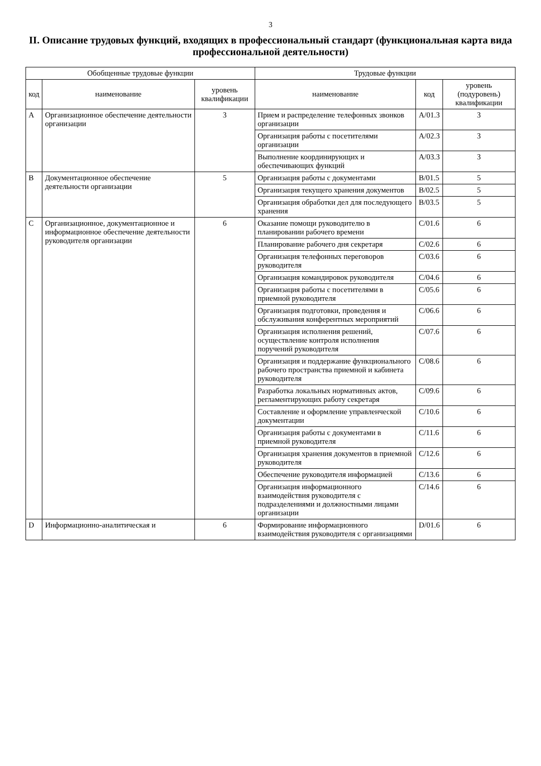3
II. Описание трудовых функций, входящих в профессиональный стандарт (функциональная карта вида профессиональной деятельности)
| Обобщенные трудовые функции | | | Трудовые функции | | |
| --- | --- | --- | --- | --- | --- |
| код | наименование | уровень квалификации | наименование | код | уровень (подуровень) квалификации |
| A | Организационное обеспечение деятельности организации | 3 | Прием и распределение телефонных звонков организации | A/01.3 | 3 |
| | | | Организация работы с посетителями организации | A/02.3 | 3 |
| | | | Выполнение координирующих и обеспечивающих функций | A/03.3 | 3 |
| B | Документационное обеспечение деятельности организации | 5 | Организация работы с документами | B/01.5 | 5 |
| | | | Организация текущего хранения документов | B/02.5 | 5 |
| | | | Организация обработки дел для последующего хранения | B/03.5 | 5 |
| C | Организационное, документационное и информационное обеспечение деятельности руководителя организации | 6 | Оказание помощи руководителю в планировании рабочего времени | C/01.6 | 6 |
| | | | Планирование рабочего дня секретаря | C/02.6 | 6 |
| | | | Организация телефонных переговоров руководителя | C/03.6 | 6 |
| | | | Организация командировок руководителя | C/04.6 | 6 |
| | | | Организация работы с посетителями в приемной руководителя | C/05.6 | 6 |
| | | | Организация подготовки, проведения и обслуживания конферентных мероприятий | C/06.6 | 6 |
| | | | Организация исполнения решений, осуществление контроля исполнения поручений руководителя | C/07.6 | 6 |
| | | | Организация и поддержание функционального рабочего пространства приемной и кабинета руководителя | C/08.6 | 6 |
| | | | Разработка локальных нормативных актов, регламентирующих работу секретаря | C/09.6 | 6 |
| | | | Составление и оформление управленческой документации | C/10.6 | 6 |
| | | | Организация работы с документами в приемной руководителя | C/11.6 | 6 |
| | | | Организация хранения документов в приемной руководителя | C/12.6 | 6 |
| | | | Обеспечение руководителя информацией | C/13.6 | 6 |
| | | | Организация информационного взаимодействия руководителя с подразделениями и должностными лицами организации | C/14.6 | 6 |
| D | Информационно-аналитическая и | 6 | Формирование информационного взаимодействия руководителя с организациями | D/01.6 | 6 |